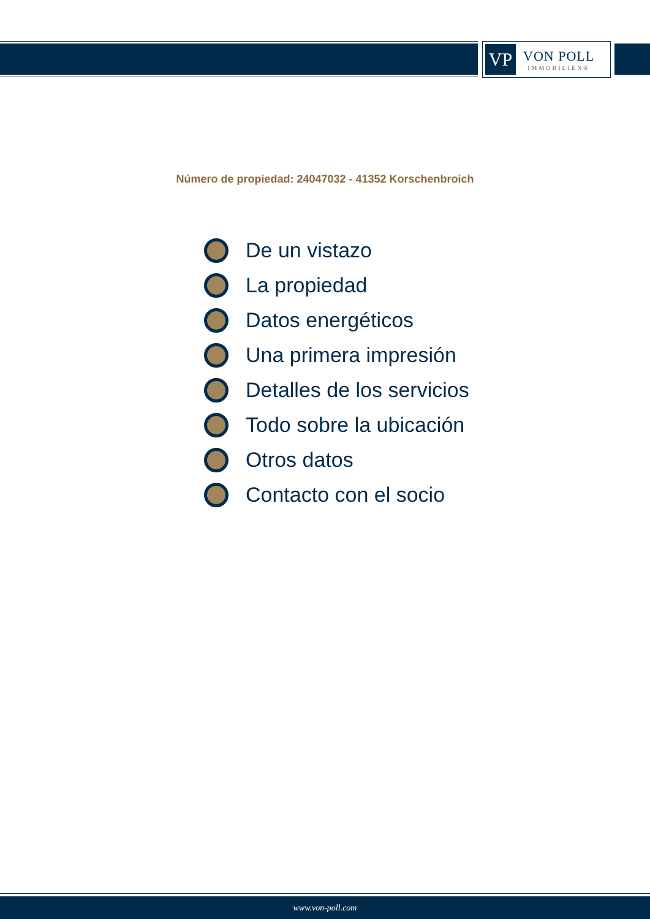VP
VON POLL
IMMOBILIEN®
Número de propiedad: 24047032 - 41352 Korschenbroich
De un vistazo
La propiedad
Datos energéticos
Una primera impresión
Detalles de los servicios
Todo sobre la ubicación
Otros datos
Contacto con el socio
www.von-poll.com